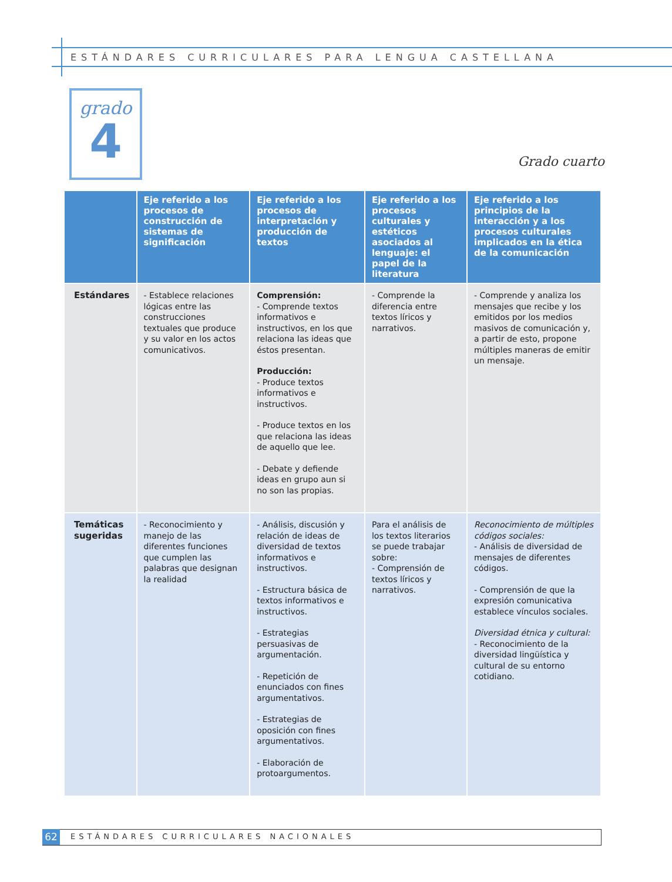ESTÁNDARES CURRICULARES PARA LENGUA CASTELLANA
grado
4
Grado cuarto
| | Eje referido a los procesos de construcción de sistemas de significación | Eje referido a los procesos de interpretación y producción de textos | Eje referido a los procesos culturales y estéticos asociados al lenguaje: el papel de la literatura | Eje referido a los principios de la interacción y a los procesos culturales implicados en la ética de la comunicación |
| --- | --- | --- | --- | --- |
| Estándares | - Establece relaciones lógicas entre las construcciones textuales que produce y su valor en los actos comunicativos. | Comprensión: - Comprende textos informativos e instructivos, en los que relaciona las ideas que éstos presentan. Producción: - Produce textos informativos e instructivos. - Produce textos en los que relaciona las ideas de aquello que lee. - Debate y defiende ideas en grupo aun si no son las propias. | - Comprende la diferencia entre textos líricos y narrativos. | - Comprende y analiza los mensajes que recibe y los emitidos por los medios masivos de comunicación y, a partir de esto, propone múltiples maneras de emitir un mensaje. |
| Temáticas sugeridas | - Reconocimiento y manejo de las diferentes funciones que cumplen las palabras que designan la realidad | - Análisis, discusión y relación de ideas de diversidad de textos informativos e instructivos. - Estructura básica de textos informativos e instructivos. - Estrategias persuasivas de argumentación. - Repetición de enunciados con fines argumentativos. - Estrategias de oposición con fines argumentativos. - Elaboración de protoargumentos. | Para el análisis de los textos literarios se puede trabajar sobre: - Comprensión de textos líricos y narrativos. | Reconocimiento de múltiples códigos sociales: - Análisis de diversidad de mensajes de diferentes códigos. - Comprensión de que la expresión comunicativa establece vínculos sociales. Diversidad étnica y cultural: - Reconocimiento de la diversidad lingüística y cultural de su entorno cotidiano. |
62
ESTÁNDARES CURRICULARES NACIONALES